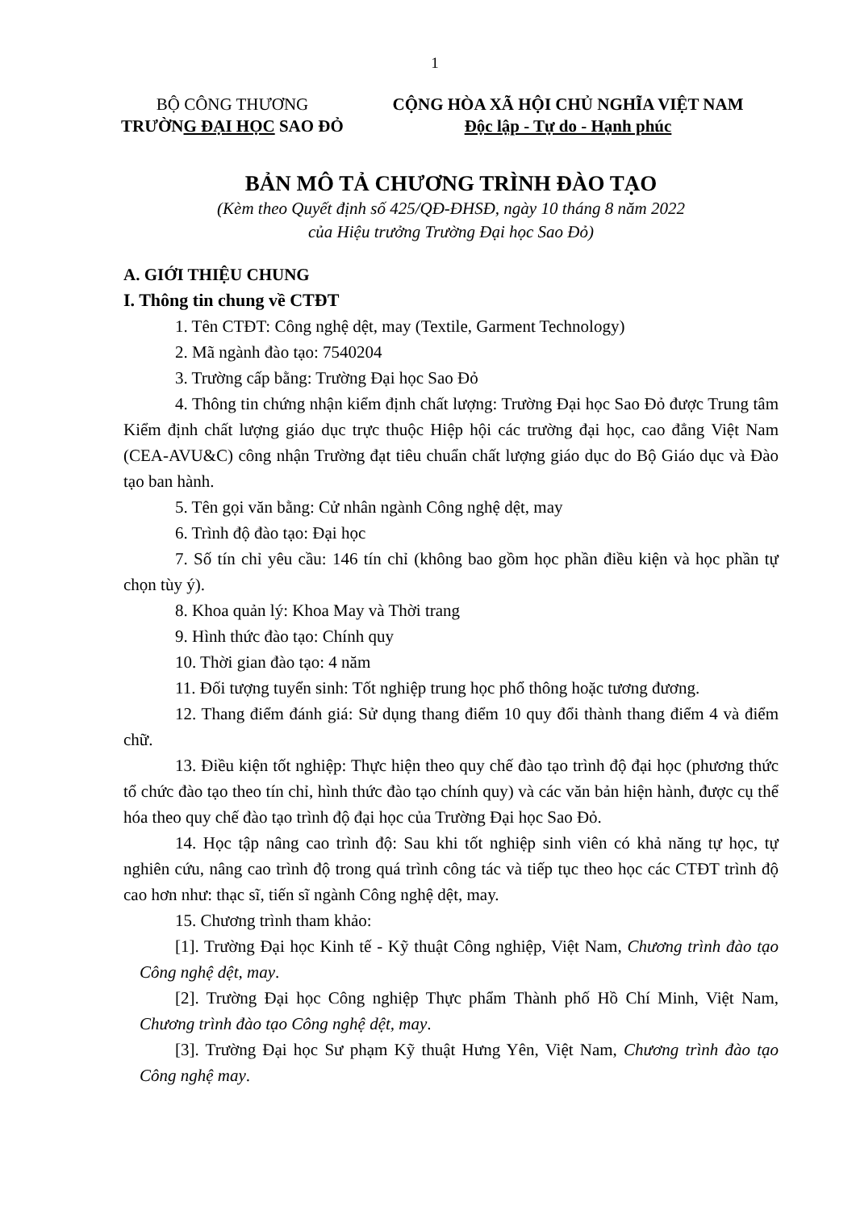1
BỘ CÔNG THƯƠNG
TRƯỜNG ĐẠI HỌC SAO ĐỎ
CỘNG HÒA XÃ HỘI CHỦ NGHĨA VIỆT NAM
Độc lập - Tự do - Hạnh phúc
BẢN MÔ TẢ CHƯƠNG TRÌNH ĐÀO TẠO
(Kèm theo Quyết định số 425/QĐ-ĐHSĐ, ngày 10 tháng 8 năm 2022
của Hiệu trưởng Trường Đại học Sao Đỏ)
A. GIỚI THIỆU CHUNG
I. Thông tin chung về CTĐT
1. Tên CTĐT: Công nghệ dệt, may (Textile, Garment Technology)
2. Mã ngành đào tạo: 7540204
3. Trường cấp bằng: Trường Đại học Sao Đỏ
4. Thông tin chứng nhận kiểm định chất lượng: Trường Đại học Sao Đỏ được Trung tâm Kiểm định chất lượng giáo dục trực thuộc Hiệp hội các trường đại học, cao đẳng Việt Nam (CEA-AVU&C) công nhận Trường đạt tiêu chuẩn chất lượng giáo dục do Bộ Giáo dục và Đào tạo ban hành.
5. Tên gọi văn bằng: Cử nhân ngành Công nghệ dệt, may
6. Trình độ đào tạo: Đại học
7. Số tín chỉ yêu cầu: 146 tín chỉ (không bao gồm học phần điều kiện và học phần tự chọn tùy ý).
8. Khoa quản lý: Khoa May và Thời trang
9. Hình thức đào tạo: Chính quy
10. Thời gian đào tạo: 4 năm
11. Đối tượng tuyển sinh: Tốt nghiệp trung học phổ thông hoặc tương đương.
12. Thang điểm đánh giá: Sử dụng thang điểm 10 quy đổi thành thang điểm 4 và điểm chữ.
13. Điều kiện tốt nghiệp: Thực hiện theo quy chế đào tạo trình độ đại học (phương thức tổ chức đào tạo theo tín chỉ, hình thức đào tạo chính quy) và các văn bản hiện hành, được cụ thể hóa theo quy chế đào tạo trình độ đại học của Trường Đại học Sao Đỏ.
14. Học tập nâng cao trình độ: Sau khi tốt nghiệp sinh viên có khả năng tự học, tự nghiên cứu, nâng cao trình độ trong quá trình công tác và tiếp tục theo học các CTĐT trình độ cao hơn như: thạc sĩ, tiến sĩ ngành Công nghệ dệt, may.
15. Chương trình tham khảo:
[1]. Trường Đại học Kinh tế - Kỹ thuật Công nghiệp, Việt Nam, Chương trình đào tạo Công nghệ dệt, may.
[2]. Trường Đại học Công nghiệp Thực phẩm Thành phố Hồ Chí Minh, Việt Nam, Chương trình đào tạo Công nghệ dệt, may.
[3]. Trường Đại học Sư phạm Kỹ thuật Hưng Yên, Việt Nam, Chương trình đào tạo Công nghệ may.